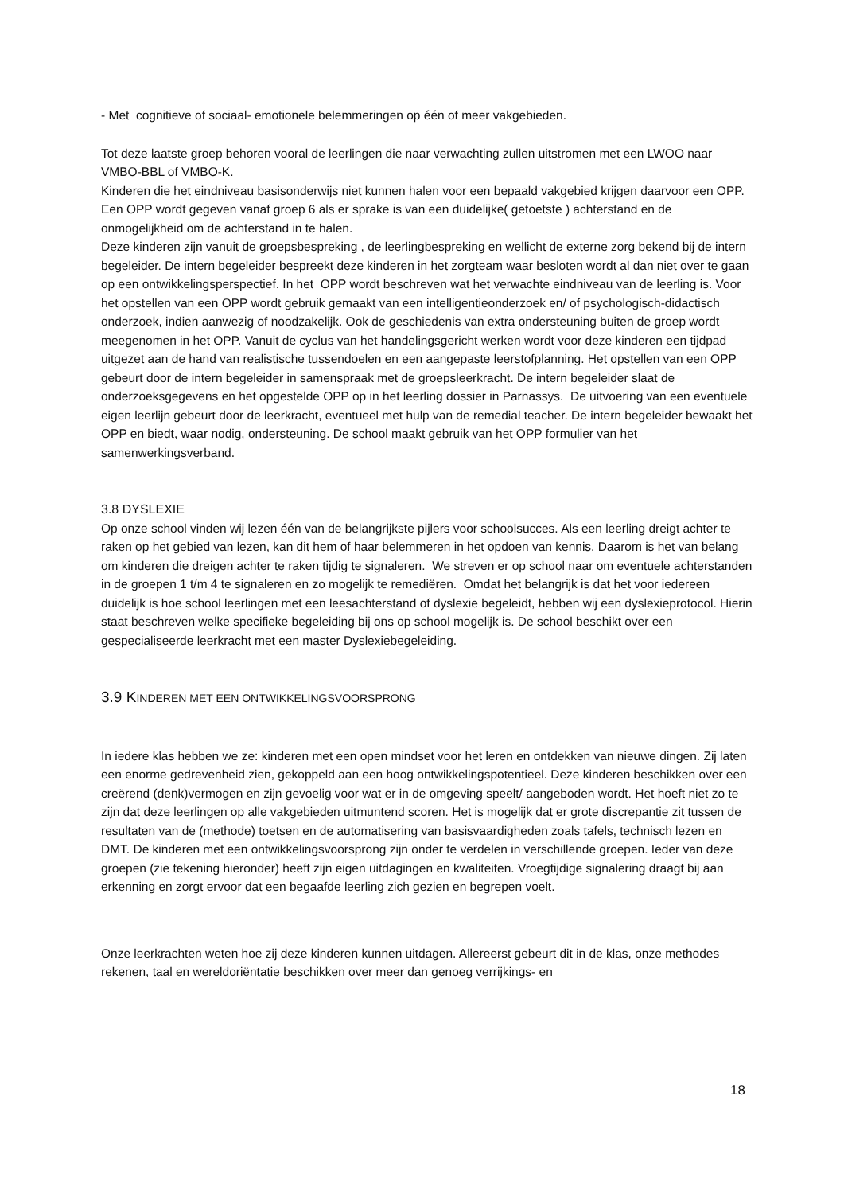- Met cognitieve of sociaal- emotionele belemmeringen op één of meer vakgebieden.
Tot deze laatste groep behoren vooral de leerlingen die naar verwachting zullen uitstromen met een LWOO naar VMBO-BBL of VMBO-K.
Kinderen die het eindniveau basisonderwijs niet kunnen halen voor een bepaald vakgebied krijgen daarvoor een OPP. Een OPP wordt gegeven vanaf groep 6 als er sprake is van een duidelijke( getoetste ) achterstand en de onmogelijkheid om de achterstand in te halen.
Deze kinderen zijn vanuit de groepsbespreking , de leerlingbespreking en wellicht de externe zorg bekend bij de intern begeleider. De intern begeleider bespreekt deze kinderen in het zorgteam waar besloten wordt al dan niet over te gaan op een ontwikkelingsperspectief. In het OPP wordt beschreven wat het verwachte eindniveau van de leerling is. Voor het opstellen van een OPP wordt gebruik gemaakt van een intelligentieonderzoek en/ of psychologisch-didactisch onderzoek, indien aanwezig of noodzakelijk. Ook de geschiedenis van extra ondersteuning buiten de groep wordt meegenomen in het OPP. Vanuit de cyclus van het handelingsgericht werken wordt voor deze kinderen een tijdpad uitgezet aan de hand van realistische tussendoelen en een aangepaste leerstofplanning. Het opstellen van een OPP gebeurt door de intern begeleider in samenspraak met de groepsleerkracht. De intern begeleider slaat de onderzoeksgegevens en het opgestelde OPP op in het leerling dossier in Parnassys. De uitvoering van een eventuele eigen leerlijn gebeurt door de leerkracht, eventueel met hulp van de remedial teacher. De intern begeleider bewaakt het OPP en biedt, waar nodig, ondersteuning. De school maakt gebruik van het OPP formulier van het samenwerkingsverband.
3.8 DYSLEXIE
Op onze school vinden wij lezen één van de belangrijkste pijlers voor schoolsucces. Als een leerling dreigt achter te raken op het gebied van lezen, kan dit hem of haar belemmeren in het opdoen van kennis. Daarom is het van belang om kinderen die dreigen achter te raken tijdig te signaleren. We streven er op school naar om eventuele achterstanden in de groepen 1 t/m 4 te signaleren en zo mogelijk te remediëren. Omdat het belangrijk is dat het voor iedereen duidelijk is hoe school leerlingen met een leesachterstand of dyslexie begeleidt, hebben wij een dyslexieprotocol. Hierin staat beschreven welke specifieke begeleiding bij ons op school mogelijk is. De school beschikt over een gespecialiseerde leerkracht met een master Dyslexiebegeleiding.
3.9 KINDEREN MET EEN ONTWIKKELINGSVOORSPRONG
In iedere klas hebben we ze: kinderen met een open mindset voor het leren en ontdekken van nieuwe dingen. Zij laten een enorme gedrevenheid zien, gekoppeld aan een hoog ontwikkelingspotentieel. Deze kinderen beschikken over een creërend (denk)vermogen en zijn gevoelig voor wat er in de omgeving speelt/ aangeboden wordt. Het hoeft niet zo te zijn dat deze leerlingen op alle vakgebieden uitmuntend scoren. Het is mogelijk dat er grote discrepantie zit tussen de resultaten van de (methode) toetsen en de automatisering van basisvaardigheden zoals tafels, technisch lezen en DMT. De kinderen met een ontwikkelingsvoorsprong zijn onder te verdelen in verschillende groepen. Ieder van deze groepen (zie tekening hieronder) heeft zijn eigen uitdagingen en kwaliteiten. Vroegtijdige signalering draagt bij aan erkenning en zorgt ervoor dat een begaafde leerling zich gezien en begrepen voelt.
Onze leerkrachten weten hoe zij deze kinderen kunnen uitdagen. Allereerst gebeurt dit in de klas, onze methodes rekenen, taal en wereldoriëntatie beschikken over meer dan genoeg verrijkings- en
18